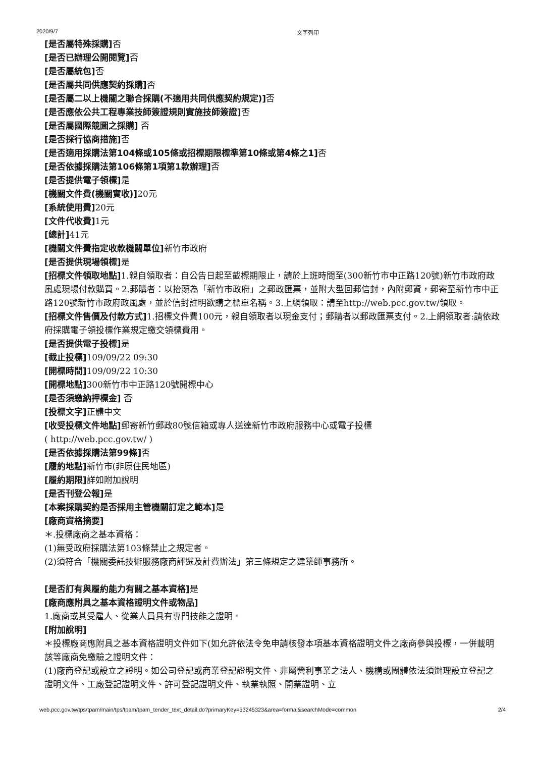2020/9/7 文字列印
[是否屬特殊採購] 否
[是否已辦理公開閱覽] 否
[是否屬統包] 否
[是否屬共同供應契約採購] 否
[是否屬二以上機關之聯合採購(不適用共同供應契約規定)] 否
[是否應依公共工程專業技師簽證規則實施技師簽證] 否
[是否屬國際競圖之採購] 否
[是否採行協商措施] 否
[是否適用採購法第104條或105條或招標期限標準第10條或第4條之1] 否
[是否依據採購法第106條第1項第1款辦理] 否
[是否提供電子領標] 是
[機關文件費(機關實收)] 20元
[系統使用費] 20元
[文件代收費] 1元
[總計] 41元
[機關文件費指定收款機關單位] 新竹市政府
[是否提供現場領標] 是
[招標文件領取地點] 1.親自領取者：自公告日起至截標期限止，請於上班時間至(300新竹市中正路120號)新竹市政府政風處現場付款購買。2.郵購者：以抬頭為「新竹市政府」之郵政匯票，並附大型回郵信封，內附郵資，郵寄至新竹市中正路120號新竹市政府政風處，並於信封註明欲購之標單名稱。3.上網領取：請至http://web.pcc.gov.tw/領取。
[招標文件售價及付款方式] 1.招標文件費100元，親自領取者以現金支付；郵購者以郵政匯票支付。2.上網領取者:請依政府採購電子領投標作業規定繳交領標費用。
[是否提供電子投標] 是
[截止投標] 109/09/22 09:30
[開標時間] 109/09/22 10:30
[開標地點] 300新竹市中正路120號開標中心
[是否須繳納押標金] 否
[投標文字] 正體中文
[收受投標文件地點] 郵寄新竹郵政80號信箱或專人送達新竹市政府服務中心或電子投標
( http://web.pcc.gov.tw/ )
[是否依據採購法第99條] 否
[履約地點] 新竹市(非原住民地區)
[履約期限] 詳如附加說明
[是否刊登公報] 是
[本案採購契約是否採用主管機關訂定之範本] 是
[廠商資格摘要]
＊.投標廠商之基本資格：
(1)無受政府採購法第103條禁止之規定者。
(2)須符合「機關委託技術服務廠商評選及計費辦法」第三條規定之建築師事務所。
[是否訂有與履約能力有關之基本資格] 是
[廠商應附具之基本資格證明文件或物品]
1.廠商或其受雇人、從業人員具有專門技能之證明。
[附加說明]
＊投標廠商應附具之基本資格證明文件如下(如允許依法令免申請核發本項基本資格證明文件之廠商參與投標，一併載明該等廠商免繳驗之證明文件：
(1)廠商登記或設立之證明。如公司登記或商業登記證明文件、非屬營利事業之法人、機構或團體依法須辦理設立登記之證明文件、工廠登記證明文件、許可登記證明文件、執業執照、開業證明、立
web.pcc.gov.tw/tps/tpam/main/tps/tpam/tpam_tender_text_detail.do?primaryKey=53245323&area=formal&searchMode=common 2/4